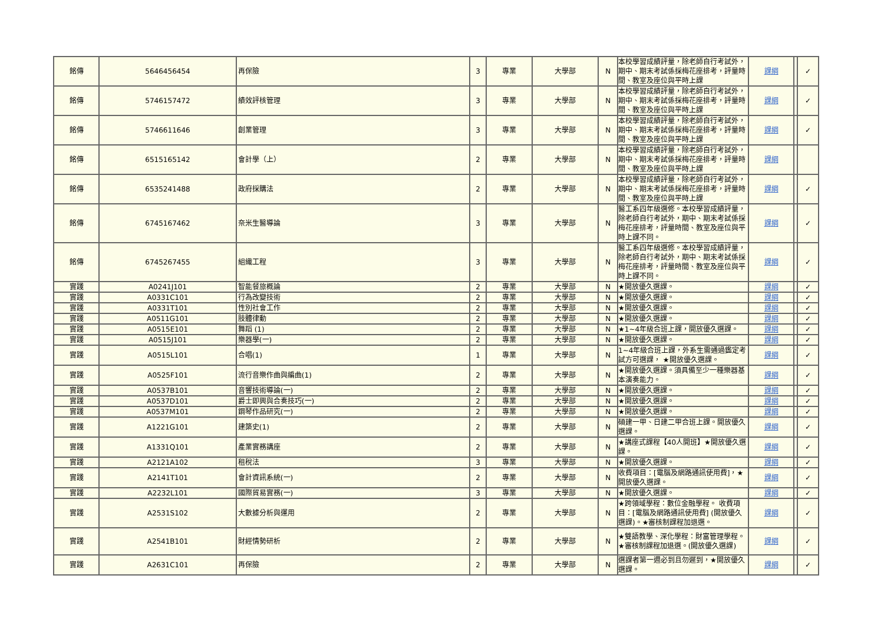| 銘傳 | 5646456454 | 再保險 | 3 | 專業 | 大學部 | N | 本校學習成績評量，除老師自行考試外，期中、期末考試係採梅花座排考，評量時間、教室及座位與平時上課 | 課綱 | | ✓ |
| 銘傳 | 5746157472 | 績效評核管理 | 3 | 專業 | 大學部 | N | 本校學習成績評量，除老師自行考試外，期中、期末考試係採梅花座排考，評量時間、教室及座位與平時上課 | 課綱 | | ✓ |
| 銘傳 | 5746611646 | 創業管理 | 3 | 專業 | 大學部 | N | 本校學習成績評量，除老師自行考試外，期中、期末考試係採梅花座排考，評量時間、教室及座位與平時上課 | 課綱 | | ✓ |
| 銘傳 | 6515165142 | 會計學（上） | 2 | 專業 | 大學部 | N | 本校學習成績評量，除老師自行考試外，期中、期末考試係採梅花座排考，評量時間、教室及座位與平時上課 | 課綱 | | |
| 銘傳 | 6535241488 | 政府採購法 | 2 | 專業 | 大學部 | N | 本校學習成績評量，除老師自行考試外，期中、期末考試係採梅花座排考，評量時間、教室及座位與平時上課 | 課綱 | | ✓ |
| 銘傳 | 6745167462 | 奈米生醫導論 | 3 | 專業 | 大學部 | N | 醫工系四年級選修。本校學習成績評量，除老師自行考試外，期中、期末考試係採梅花座排考，評量時間、教室及座位與平時上課不同。 | 課綱 | | ✓ |
| 銘傳 | 6745267455 | 組織工程 | 3 | 專業 | 大學部 | N | 醫工系四年級選修。本校學習成績評量，除老師自行考試外，期中、期末考試係採梅花座排考，評量時間、教室及座位與平時上課不同。 | 課綱 | | ✓ |
| 實踐 | A0241J101 | 智能餐旅概論 | 2 | 專業 | 大學部 | N | ★開放優久選課。 | 課綱 | | ✓ |
| 實踐 | A0331C101 | 行為改變技術 | 2 | 專業 | 大學部 | N | ★開放優久選課。 | 課綱 | | ✓ |
| 實踐 | A0331T101 | 性別社會工作 | 2 | 專業 | 大學部 | N | ★開放優久選課。 | 課綱 | | ✓ |
| 實踐 | A0511G101 | 肢體律動 | 2 | 專業 | 大學部 | N | ★開放優久選課。 | 課綱 | | ✓ |
| 實踐 | A0515E101 | 舞蹈 (1) | 2 | 專業 | 大學部 | N | ★1~4年級合班上課，開放優久選課。 | 課綱 | | ✓ |
| 實踐 | A0515J101 | 樂器學(一) | 2 | 專業 | 大學部 | N | ★開放優久選課。 | 課綱 | | ✓ |
| 實踐 | A0515L101 | 合唱(1) | 1 | 專業 | 大學部 | N | 1~4年級合班上課，外系生需通過鑑定考試方可選課， ★開放優久選課。 | 課綱 | | ✓ |
| 實踐 | A0525F101 | 流行音樂作曲與編曲(1) | 2 | 專業 | 大學部 | N | ★開放優久選課。須具備至少一種樂器基本演奏能力。 | 課綱 | | ✓ |
| 實踐 | A0537B101 | 音響技術導論(一) | 2 | 專業 | 大學部 | N | ★開放優久選課。 | 課綱 | | ✓ |
| 實踐 | A0537D101 | 爵士即興與合奏技巧(一) | 2 | 專業 | 大學部 | N | ★開放優久選課。 | 課綱 | | ✓ |
| 實踐 | A0537M101 | 鋼琴作品研究(一) | 2 | 專業 | 大學部 | N | ★開放優久選課。 | 課綱 | | ✓ |
| 實踐 | A1221G101 | 建築史(1) | 2 | 專業 | 大學部 | N | 碩建一甲、日建二甲合班上課。開放優久選課。 | 課綱 | | ✓ |
| 實踐 | A1331Q101 | 產業實務講座 | 2 | 專業 | 大學部 | N | ★講座式課程【40人開班】★開放優久選課。 | 課綱 | | ✓ |
| 實踐 | A2121A102 | 租稅法 | 3 | 專業 | 大學部 | N | ★開放優久選課。 | 課綱 | | ✓ |
| 實踐 | A2141T101 | 會計資訊系統(一) | 2 | 專業 | 大學部 | N | 收費項目：[電腦及網路通訊使用費]，★開放優久選課。 | 課綱 | | ✓ |
| 實踐 | A2232L101 | 國際貿易實務(一) | 3 | 專業 | 大學部 | N | ★開放優久選課。 | 課綱 | | ✓ |
| 實踐 | A2531S102 | 大數據分析與運用 | 2 | 專業 | 大學部 | N | ★跨領域學程：數位金融學程。 收費項目：[電腦及網路通訊使用費] (開放優久選課)。★審核制課程加退選。 | 課綱 | | ✓ |
| 實踐 | A2541B101 | 財經情勢研析 | 2 | 專業 | 大學部 | N | ★雙語教學、深化學程：財富管理學程。★審核制課程加退選。(開放優久選課) | 課綱 | | ✓ |
| 實踐 | A2631C101 | 再保險 | 2 | 專業 | 大學部 | N | 選課者第一週必到且勿遲到，★開放優久選課。 | 課綱 | | ✓ |